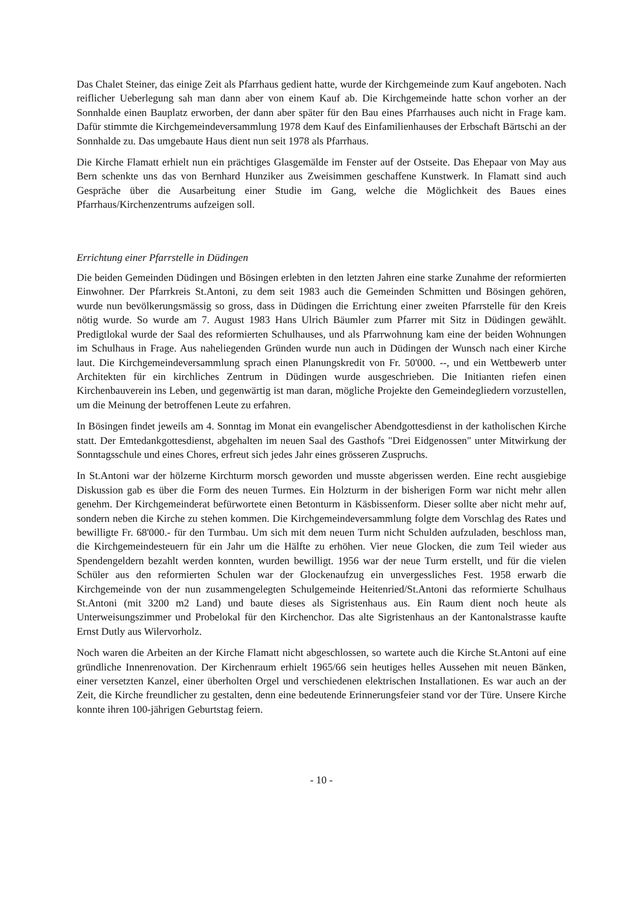Das Chalet Steiner, das einige Zeit als Pfarrhaus gedient hatte, wurde der Kirchgemeinde zum Kauf angeboten. Nach reiflicher Ueberlegung sah man dann aber von einem Kauf ab. Die Kirchgemeinde hatte schon vorher an der Sonnhalde einen Bauplatz erworben, der dann aber später für den Bau eines Pfarrhauses auch nicht in Frage kam. Dafür stimmte die Kirchgemeindeversammlung 1978 dem Kauf des Einfamilienhauses der Erbschaft Bärtschi an der Sonnhalde zu. Das umgebaute Haus dient nun seit 1978 als Pfarrhaus.
Die Kirche Flamatt erhielt nun ein prächtiges Glasgemälde im Fenster auf der Ostseite. Das Ehepaar von May aus Bern schenkte uns das von Bernhard Hunziker aus Zweisimmen geschaffene Kunstwerk. In Flamatt sind auch Gespräche über die Ausarbeitung einer Studie im Gang, welche die Möglichkeit des Baues eines Pfarrhaus/Kirchenzentrums aufzeigen soll.
Errichtung einer Pfarrstelle in Düdingen
Die beiden Gemeinden Düdingen und Bösingen erlebten in den letzten Jahren eine starke Zunahme der reformierten Einwohner. Der Pfarrkreis St.Antoni, zu dem seit 1983 auch die Gemeinden Schmitten und Bösingen gehören, wurde nun bevölkerungsmässig so gross, dass in Düdingen die Errichtung einer zweiten Pfarrstelle für den Kreis nötig wurde. So wurde am 7. August 1983 Hans Ulrich Bäumler zum Pfarrer mit Sitz in Düdingen gewählt. Predigtlokal wurde der Saal des reformierten Schulhauses, und als Pfarrwohnung kam eine der beiden Wohnungen im Schulhaus in Frage. Aus naheliegenden Gründen wurde nun auch in Düdingen der Wunsch nach einer Kirche laut. Die Kirchgemeindeversammlung sprach einen Planungskredit von Fr. 50'000. --, und ein Wettbewerb unter Architekten für ein kirchliches Zentrum in Düdingen wurde ausgeschrieben. Die Initianten riefen einen Kirchenbauverein ins Leben, und gegenwärtig ist man daran, mögliche Projekte den Gemeindegliedern vorzustellen, um die Meinung der betroffenen Leute zu erfahren.
In Bösingen findet jeweils am 4. Sonntag im Monat ein evangelischer Abendgottesdienst in der katholischen Kirche statt. Der Emtedankgottesdienst, abgehalten im neuen Saal des Gasthofs "Drei Eidgenossen" unter Mitwirkung der Sonntagsschule und eines Chores, erfreut sich jedes Jahr eines grösseren Zuspruchs.
In St.Antoni war der hölzerne Kirchturm morsch geworden und musste abgerissen werden. Eine recht ausgiebige Diskussion gab es über die Form des neuen Turmes. Ein Holzturm in der bisherigen Form war nicht mehr allen genehm. Der Kirchgemeinderat befürwortete einen Betonturm in Käsbissenform. Dieser sollte aber nicht mehr auf, sondern neben die Kirche zu stehen kommen. Die Kirchgemeindeversammlung folgte dem Vorschlag des Rates und bewilligte Fr. 68'000.- für den Turmbau. Um sich mit dem neuen Turm nicht Schulden aufzuladen, beschloss man, die Kirchgemeindesteuern für ein Jahr um die Hälfte zu erhöhen. Vier neue Glocken, die zum Teil wieder aus Spendengeldern bezahlt werden konnten, wurden bewilligt. 1956 war der neue Turm erstellt, und für die vielen Schüler aus den reformierten Schulen war der Glockenaufzug ein unvergessliches Fest. 1958 erwarb die Kirchgemeinde von der nun zusammengelegten Schulgemeinde Heitenried/St.Antoni das reformierte Schulhaus St.Antoni (mit 3200 m2 Land) und baute dieses als Sigristenhaus aus. Ein Raum dient noch heute als Unterweisungszimmer und Probelokal für den Kirchenchor. Das alte Sigristenhaus an der Kantonalstrasse kaufte Ernst Dutly aus Wilervorholz.
Noch waren die Arbeiten an der Kirche Flamatt nicht abgeschlossen, so wartete auch die Kirche St.Antoni auf eine gründliche Innenrenovation. Der Kirchenraum erhielt 1965/66 sein heutiges helles Aussehen mit neuen Bänken, einer versetzten Kanzel, einer überholten Orgel und verschiedenen elektrischen Installationen. Es war auch an der Zeit, die Kirche freundlicher zu gestalten, denn eine bedeutende Erinnerungsfeier stand vor der Türe. Unsere Kirche konnte ihren 100-jährigen Geburtstag feiern.
- 10 -